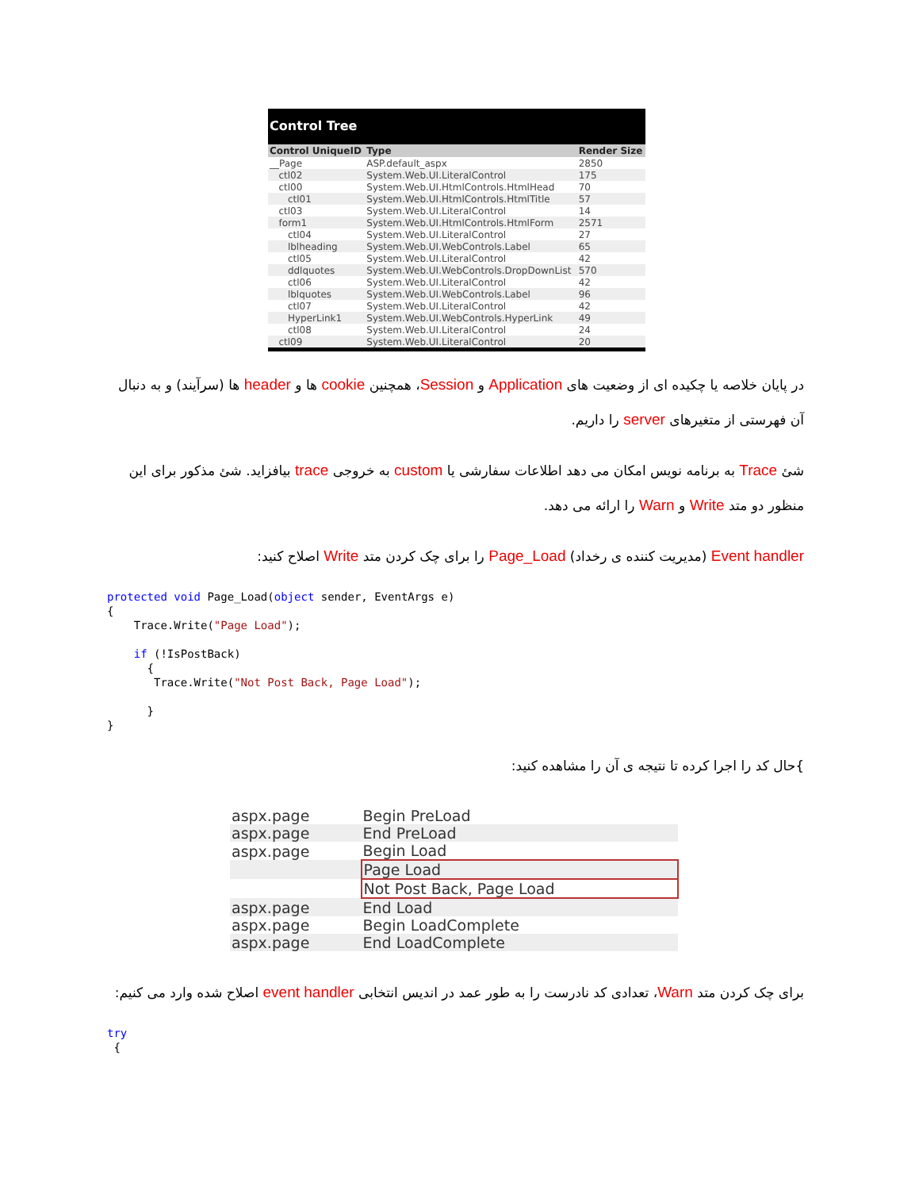Control Tree
| Control UniqueID | Type | Render Size |
| --- | --- | --- |
| __Page | ASP.default_aspx | 2850 |
| ctl02 | System.Web.UI.LiteralControl | 175 |
| ctl00 | System.Web.UI.HtmlControls.HtmlHead | 70 |
| ctl01 | System.Web.UI.HtmlControls.HtmlTitle | 57 |
| ctl03 | System.Web.UI.LiteralControl | 14 |
| form1 | System.Web.UI.HtmlControls.HtmlForm | 2571 |
| ctl04 | System.Web.UI.LiteralControl | 27 |
| lblheading | System.Web.UI.WebControls.Label | 65 |
| ctl05 | System.Web.UI.LiteralControl | 42 |
| ddlquotes | System.Web.UI.WebControls.DropDownList | 570 |
| ctl06 | System.Web.UI.LiteralControl | 42 |
| lblquotes | System.Web.UI.WebControls.Label | 96 |
| ctl07 | System.Web.UI.LiteralControl | 42 |
| HyperLink1 | System.Web.UI.WebControls.HyperLink | 49 |
| ctl08 | System.Web.UI.LiteralControl | 24 |
| ctl09 | System.Web.UI.LiteralControl | 20 |
در پایان خلاصه یا چکیده ای از وضعیت های Application و Session، همچنین cookie ها و header ها (سرآیند) و به دنبال آن فهرستی از متغیرهای server را داریم.
شئ Trace به برنامه نویس امکان می دهد اطلاعات سفارشی یا custom به خروجی trace بیافزاید. شئ مذکور برای این منظور دو متد Write و Warn را ارائه می دهد.
Event handler (مدیریت کننده ی رخداد) Page_Load را برای چک کردن متد Write اصلاح کنید:
protected void Page_Load(object sender, EventArgs e)
{
    Trace.Write("Page Load");

    if (!IsPostBack)
      {
       Trace.Write("Not Post Back, Page Load");

      }
}
}حال کد را اجرا کرده تا نتیجه ی آن را مشاهده کنید:
| aspx.page | Begin PreLoad |
| aspx.page | End PreLoad |
| aspx.page | Begin Load |
| | Page Load |
| | Not Post Back, Page Load |
| aspx.page | End Load |
| aspx.page | Begin LoadComplete |
| aspx.page | End LoadComplete |
برای چک کردن متد Warn، تعدادی کد نادرست را به طور عمد در اندیس انتخابی event handler اصلاح شده وارد می کنیم:
try
 {